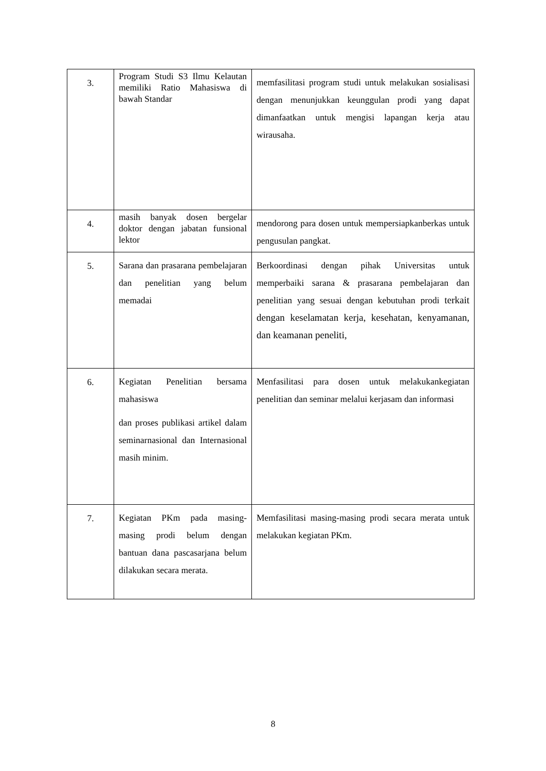| 3. | Program Studi S3 Ilmu Kelautan memiliki Ratio Mahasiswa di bawah Standar | memfasilitasi program studi untuk melakukan sosialisasi dengan menunjukkan keunggulan prodi yang dapat dimanfaatkan untuk mengisi lapangan kerja atau wirausaha. |
| 4. | masih banyak dosen bergelar doktor dengan jabatan funsional lektor | mendorong para dosen untuk mempersiapkanberkas untuk pengusulan pangkat. |
| 5. | Sarana dan prasarana pembelajaran dan penelitian yang belum memadai | Berkoordinasi dengan pihak Universitas untuk memperbaiki sarana & prasarana pembelajaran dan penelitian yang sesuai dengan kebutuhan prodi terkait dengan keselamatan kerja, kesehatan, kenyamanan, dan keamanan peneliti, |
| 6. | Kegiatan Penelitian bersama mahasiswa dan proses publikasi artikel dalam seminarnasional dan Internasional masih minim. | Menfasilitasi para dosen untuk melakukankegiatan penelitian dan seminar melalui kerjasam dan informasi |
| 7. | Kegiatan PKm pada masing-masing prodi belum dengan bantuan dana pascasarjana belum dilakukan secara merata. | Memfasilitasi masing-masing prodi secara merata untuk melakukan kegiatan PKm. |
8